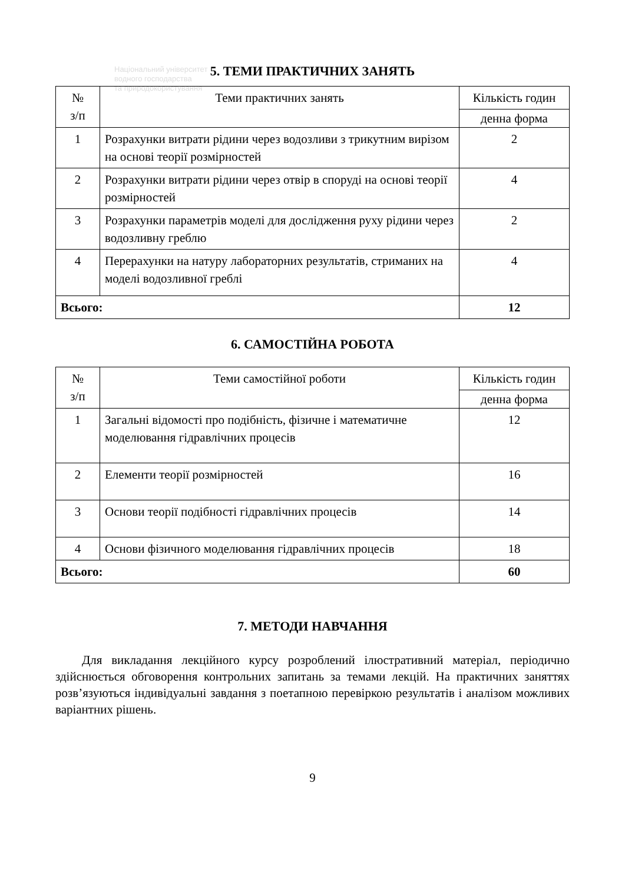Національний університет
водного господарства
та природокористування
5. ТЕМИ ПРАКТИЧНИХ ЗАНЯТЬ
| № з/п | Теми практичних занять | Кількість годин |
| --- | --- | --- |
| | | денна форма |
| 1 | Розрахунки витрати рідини через водозливи з трикутним вирізом на основі теорії розмірностей | 2 |
| 2 | Розрахунки витрати рідини через отвір в споруді на основі теорії розмірностей | 4 |
| 3 | Розрахунки параметрів моделі для дослідження руху рідини через водозливну греблю | 2 |
| 4 | Перерахунки на натуру лабораторних результатів, стриманих на моделі водозливної греблі | 4 |
| Всього: | | 12 |
6. САМОСТІЙНА РОБОТА
| № з/п | Теми самостійної роботи | Кількість годин |
| --- | --- | --- |
| | | денна форма |
| 1 | Загальні відомості про подібність, фізичне і математичне моделювання гідравлічних процесів | 12 |
| 2 | Елементи теорії розмірностей | 16 |
| 3 | Основи теорії подібності гідравлічних процесів | 14 |
| 4 | Основи фізичного моделювання гідравлічних процесів | 18 |
| Всього: | | 60 |
7. МЕТОДИ НАВЧАННЯ
Для викладання лекційного курсу розроблений ілюстративний матеріал, періодично здійснюється обговорення контрольних запитань за темами лекцій. На практичних заняттях розв’язуються індивідуальні завдання з поетапною перевіркою результатів і аналізом можливих варіантних рішень.
9